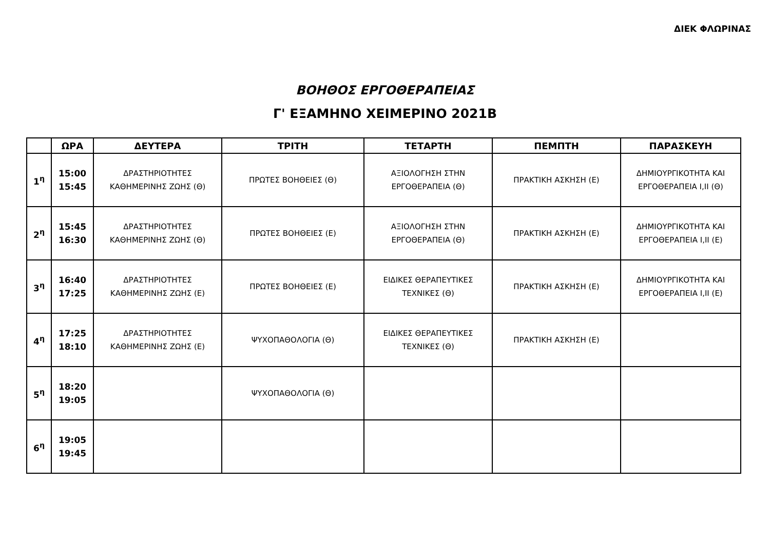ΔΙΕΚ ΦΛΩΡΙΝΑΣ
ΒΟΗΘΟΣ ΕΡΓΟΘΕΡΑΠΕΙΑΣ
Γ' ΕΞΑΜΗΝΟ ΧΕΙΜΕΡΙΝΟ 2021Β
| | ΩΡΑ | ΔΕΥΤΕΡΑ | ΤΡΙΤΗ | ΤΕΤΑΡΤΗ | ΠΕΜΠΤΗ | ΠΑΡΑΣΚΕΥΗ |
| --- | --- | --- | --- | --- | --- | --- |
| 1<sup>η</sup> | 15:00 15:45 | ΔΡΑΣΤΗΡΙΟΤΗΤΕΣ ΚΑΘΗΜΕΡΙΝΗΣ ΖΩΗΣ (Θ) | ΠΡΩΤΕΣ ΒΟΗΘΕΙΕΣ (Θ) | ΑΞΙΟΛΟΓΗΣΗ ΣΤΗΝ ΕΡΓΟΘΕΡΑΠΕΙΑ (Θ) | ΠΡΑΚΤΙΚΗ ΑΣΚΗΣΗ (Ε) | ΔΗΜΙΟΥΡΓΙΚΟΤΗΤΑ ΚΑΙ ΕΡΓΟΘΕΡΑΠΕΙΑ Ι,ΙΙ (Θ) |
| 2<sup>η</sup> | 15:45 16:30 | ΔΡΑΣΤΗΡΙΟΤΗΤΕΣ ΚΑΘΗΜΕΡΙΝΗΣ ΖΩΗΣ (Θ) | ΠΡΩΤΕΣ ΒΟΗΘΕΙΕΣ (Ε) | ΑΞΙΟΛΟΓΗΣΗ ΣΤΗΝ ΕΡΓΟΘΕΡΑΠΕΙΑ (Θ) | ΠΡΑΚΤΙΚΗ ΑΣΚΗΣΗ (Ε) | ΔΗΜΙΟΥΡΓΙΚΟΤΗΤΑ ΚΑΙ ΕΡΓΟΘΕΡΑΠΕΙΑ Ι,ΙΙ (Ε) |
| 3<sup>η</sup> | 16:40 17:25 | ΔΡΑΣΤΗΡΙΟΤΗΤΕΣ ΚΑΘΗΜΕΡΙΝΗΣ ΖΩΗΣ (Ε) | ΠΡΩΤΕΣ ΒΟΗΘΕΙΕΣ (Ε) | ΕΙΔΙΚΕΣ ΘΕΡΑΠΕΥΤΙΚΕΣ ΤΕΧΝΙΚΕΣ (Θ) | ΠΡΑΚΤΙΚΗ ΑΣΚΗΣΗ (Ε) | ΔΗΜΙΟΥΡΓΙΚΟΤΗΤΑ ΚΑΙ ΕΡΓΟΘΕΡΑΠΕΙΑ Ι,ΙΙ (Ε) |
| 4<sup>η</sup> | 17:25 18:10 | ΔΡΑΣΤΗΡΙΟΤΗΤΕΣ ΚΑΘΗΜΕΡΙΝΗΣ ΖΩΗΣ (Ε) | ΨΥΧΟΠΑΘΟΛΟΓΙΑ (Θ) | ΕΙΔΙΚΕΣ ΘΕΡΑΠΕΥΤΙΚΕΣ ΤΕΧΝΙΚΕΣ (Θ) | ΠΡΑΚΤΙΚΗ ΑΣΚΗΣΗ (Ε) | |
| 5<sup>η</sup> | 18:20 19:05 | | ΨΥΧΟΠΑΘΟΛΟΓΙΑ (Θ) | | | |
| 6<sup>η</sup> | 19:05 19:45 | | | | | |